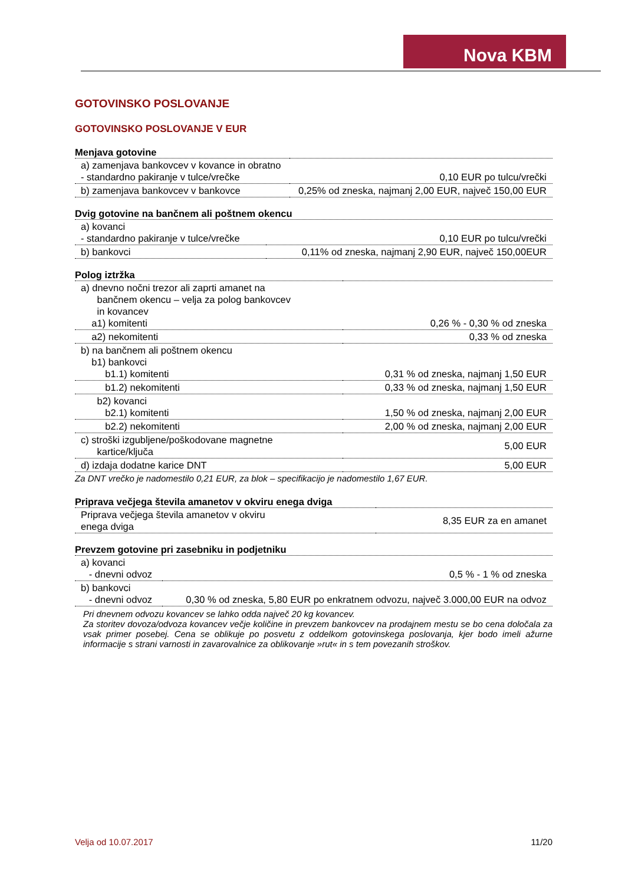Nova KBM
GOTOVINSKO POSLOVANJE
GOTOVINSKO POSLOVANJE V EUR
| Menjava gotovine | |
| --- | --- |
| a) zamenjava bankovcev v kovance in obratno - standardno pakiranje v tulce/vrečke | 0,10 EUR po tulcu/vrečki |
| b) zamenjava bankovcev v bankovce | 0,25% od zneska, najmanj 2,00 EUR, največ 150,00 EUR |
| Dvig gotovine na bančnem ali poštnem okencu | |
| --- | --- |
| a) kovanci - standardno pakiranje v tulce/vrečke | 0,10 EUR po tulcu/vrečki |
| b) bankovci | 0,11% od zneska, najmanj 2,90 EUR, največ 150,00EUR |
| Polog iztržka | |
| --- | --- |
| a) dnevno nočni trezor ali zaprti amanet na bančnem okencu – velja za polog bankovcev in kovancev a1) komitenti | 0,26 % - 0,30 % od zneska |
| a2) nekomitenti | 0,33 % od zneska |
| b) na bančnem ali poštnem okencu b1) bankovci b1.1) komitenti | 0,31 % od zneska, najmanj 1,50 EUR |
| b1.2) nekomitenti | 0,33 % od zneska, najmanj 1,50 EUR |
| b2) kovanci b2.1) komitenti | 1,50 % od zneska, najmanj 2,00 EUR |
| b2.2) nekomitenti | 2,00 % od zneska, najmanj 2,00 EUR |
| c) stroški izgubljene/poškodovane magnetne kartice/ključa | 5,00 EUR |
| d) izdaja dodatne karice DNT | 5,00 EUR |
Za DNT vrečko je nadomestilo 0,21 EUR, za blok – specifikacijo je nadomestilo 1,67 EUR.
| Priprava večjega števila amanetov v okviru enega dviga | |
| --- | --- |
| Priprava večjega števila amanetov v okviru enega dviga | 8,35 EUR za en amanet |
| Prevzem gotovine pri zasebniku in podjetniku | |
| --- | --- |
| a) kovanci - dnevni odvoz | 0,5 % - 1 % od zneska |
| b) bankovci - dnevni odvoz | 0,30 % od zneska, 5,80 EUR po enkratnem odvozu, največ 3.000,00 EUR na odvoz |
Pri dnevnem odvozu kovancev se lahko odda največ 20 kg kovancev.
Za storitev dovoza/odvoza kovancev večje količine in prevzem bankovcev na prodajnem mestu se bo cena določala za vsak primer posebej. Cena se oblikuje po posvetu z oddelkom gotovinskega poslovanja, kjer bodo imeli ažurne informacije s strani varnosti in zavarovalnice za oblikovanje »rut« in s tem povezanih stroškov.
Velja od 10.07.2017 11/20